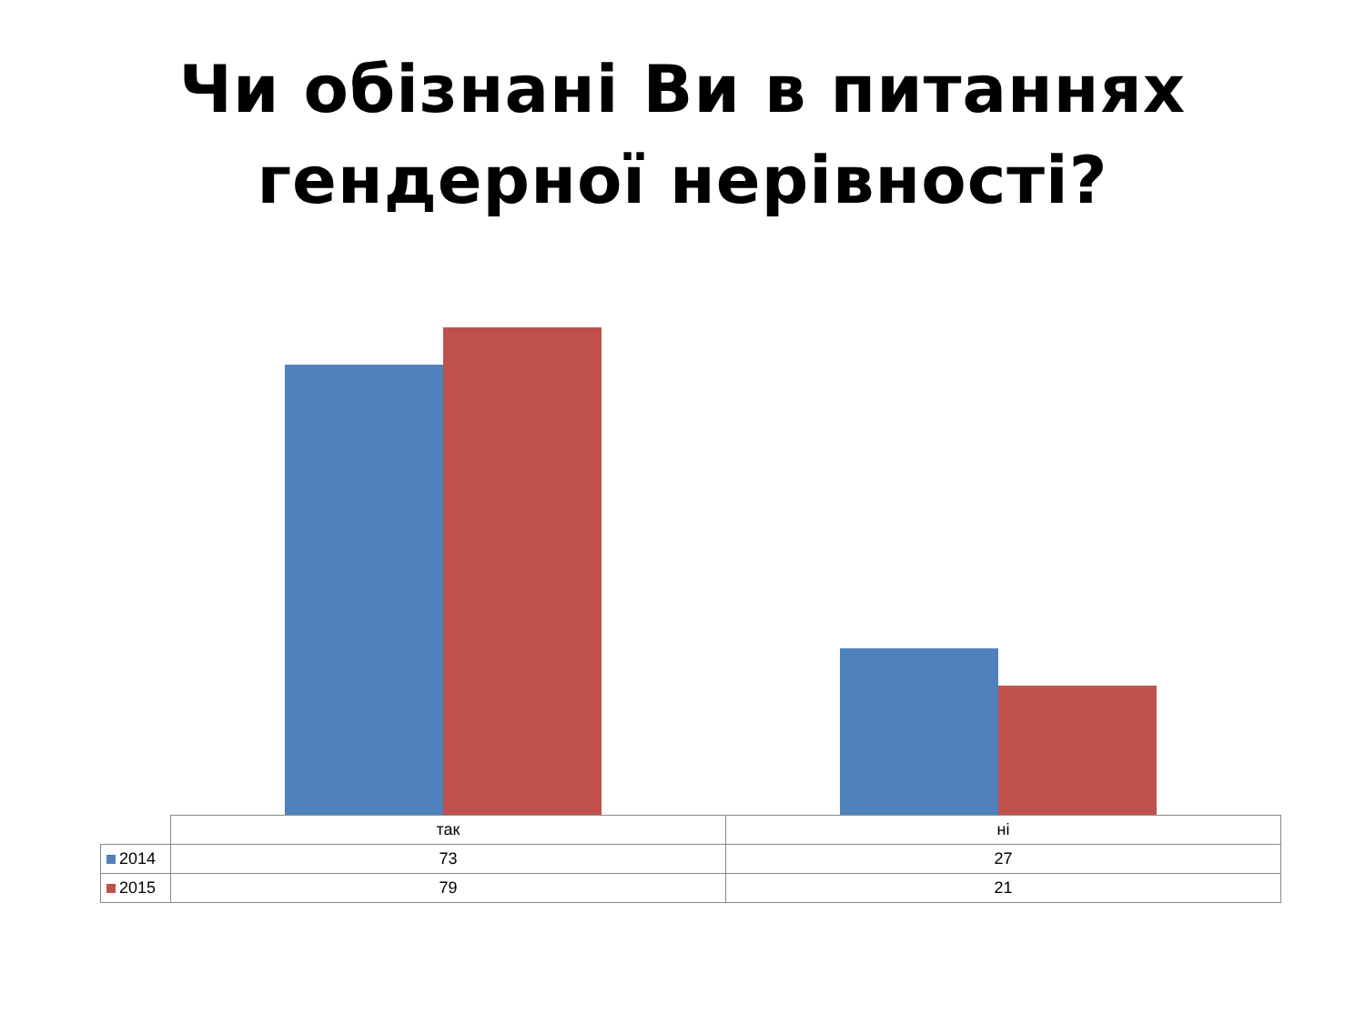Чи обізнані Ви в питаннях гендерної нерівності?
| | так | ні |
| --- | --- | --- |
| 2014 | 73 | 27 |
| 2015 | 79 | 21 |